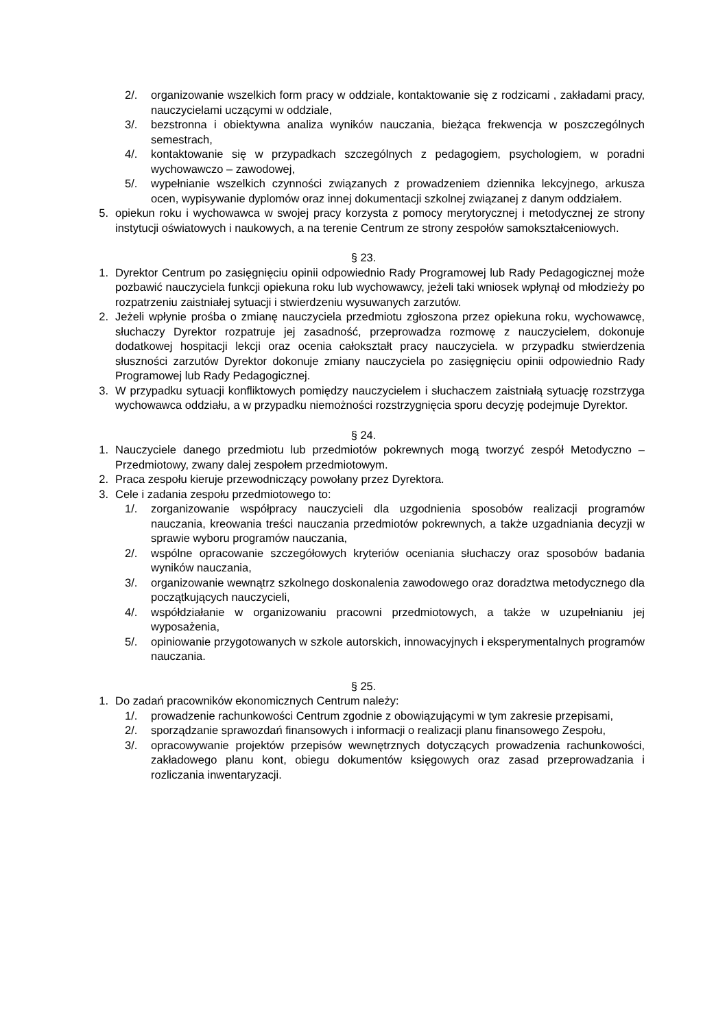2/. organizowanie wszelkich form pracy w oddziale, kontaktowanie się z rodzicami , zakładami pracy, nauczycielami uczącymi w oddziale,
3/. bezstronna i obiektywna analiza wyników nauczania, bieżąca frekwencja w poszczególnych semestrach,
4/. kontaktowanie się w przypadkach szczególnych z pedagogiem, psychologiem, w poradni wychowawczo – zawodowej,
5/. wypełnianie wszelkich czynności związanych z prowadzeniem dziennika lekcyjnego, arkusza ocen, wypisywanie dyplomów oraz innej dokumentacji szkolnej związanej z danym oddziałem.
5. opiekun roku i wychowawca w swojej pracy korzysta z pomocy merytorycznej i metodycznej ze strony instytucji oświatowych i naukowych, a na terenie Centrum ze strony zespołów samokształceniowych.
§ 23.
1. Dyrektor Centrum po zasięgnięciu opinii odpowiednio Rady Programowej lub Rady Pedagogicznej może pozbawić nauczyciela funkcji opiekuna roku lub wychowawcy, jeżeli taki wniosek wpłynął od młodzieży po rozpatrzeniu zaistniałej sytuacji i stwierdzeniu wysuwanych zarzutów.
2. Jeżeli wpłynie prośba o zmianę nauczyciela przedmiotu zgłoszona przez opiekuna roku, wychowawcę, słuchaczy Dyrektor rozpatruje jej zasadność, przeprowadza rozmowę z nauczycielem, dokonuje dodatkowej hospitacji lekcji oraz ocenia całokształt pracy nauczyciela. w przypadku stwierdzenia słuszności zarzutów Dyrektor dokonuje zmiany nauczyciela po zasięgnięciu opinii odpowiednio Rady Programowej lub Rady Pedagogicznej.
3. W przypadku sytuacji konfliktowych pomiędzy nauczycielem i słuchaczem zaistniałą sytuację rozstrzyga wychowawca oddziału, a w przypadku niemożności rozstrzygnięcia sporu decyzję podejmuje Dyrektor.
§ 24.
1. Nauczyciele danego przedmiotu lub przedmiotów pokrewnych mogą tworzyć zespół Metodyczno – Przedmiotowy, zwany dalej zespołem przedmiotowym.
2. Praca zespołu kieruje przewodniczący powołany przez Dyrektora.
3. Cele i zadania zespołu przedmiotowego to:
1/. zorganizowanie współpracy nauczycieli dla uzgodnienia sposobów realizacji programów nauczania, kreowania treści nauczania przedmiotów pokrewnych, a także uzgadniania decyzji w sprawie wyboru programów nauczania,
2/. wspólne opracowanie szczegółowych kryteriów oceniania słuchaczy oraz sposobów badania wyników nauczania,
3/. organizowanie wewnątrz szkolnego doskonalenia zawodowego oraz doradztwa metodycznego dla początkujących nauczycieli,
4/. współdziałanie w organizowaniu pracowni przedmiotowych, a także w uzupełnianiu jej wyposażenia,
5/. opiniowanie przygotowanych w szkole autorskich, innowacyjnych i eksperymentalnych programów nauczania.
§ 25.
1. Do zadań pracowników ekonomicznych Centrum należy:
1/. prowadzenie rachunkowości Centrum zgodnie z obowiązującymi w tym zakresie przepisami,
2/. sporządzanie sprawozdań finansowych i informacji o realizacji planu finansowego Zespołu,
3/. opracowywanie projektów przepisów wewnętrznych dotyczących prowadzenia rachunkowości, zakładowego planu kont, obiegu dokumentów księgowych oraz zasad przeprowadzania i rozliczania inwentaryzacji.